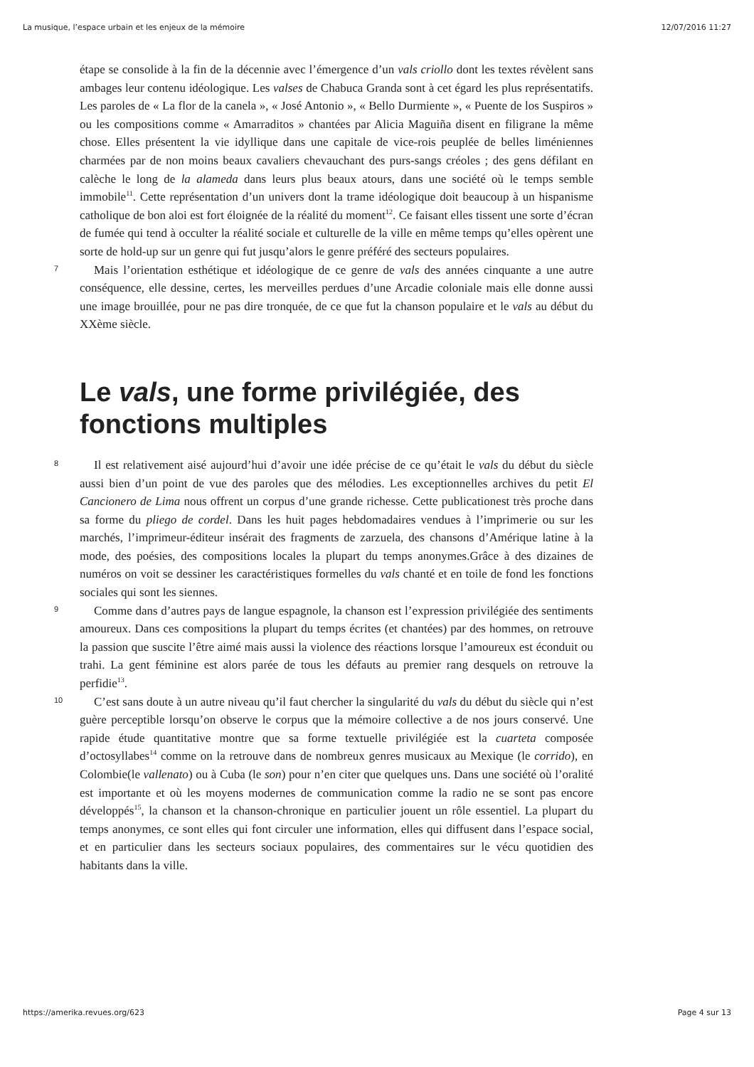La musique, l’espace urbain et les enjeux de la mémoire 12/07/2016 11:27
étape se consolide à la fin de la décennie avec l’émergence d’un vals criollo dont les textes révèlent sans ambages leur contenu idéologique. Les valses de Chabuca Granda sont à cet égard les plus représentatifs. Les paroles de « La flor de la canela », « José Antonio », « Bello Durmiente », « Puente de los Suspiros » ou les compositions comme « Amarraditos » chantées par Alicia Maguiña disent en filigrane la même chose. Elles présentent la vie idyllique dans une capitale de vice-rois peuplée de belles liméniennes charmées par de non moins beaux cavaliers chevauchant des purs-sangs créoles ; des gens défilant en calèche le long de la alameda dans leurs plus beaux atours, dans une société où le temps semble immobile<sup>11</sup>. Cette représentation d’un univers dont la trame idéologique doit beaucoup à un hispanisme catholique de bon aloi est fort éloignée de la réalité du moment<sup>12</sup>. Ce faisant elles tissent une sorte d’écran de fumée qui tend à occulter la réalité sociale et culturelle de la ville en même temps qu’elles opèrent une sorte de hold-up sur un genre qui fut jusqu’alors le genre préféré des secteurs populaires.
7 Mais l’orientation esthétique et idéologique de ce genre de vals des années cinquante a une autre conséquence, elle dessine, certes, les merveilles perdues d’une Arcadie coloniale mais elle donne aussi une image brouillée, pour ne pas dire tronquée, de ce que fut la chanson populaire et le vals au début du XXème siècle.
Le vals, une forme privilégiée, des fonctions multiples
8 Il est relativement aisé aujourd’hui d’avoir une idée précise de ce qu’était le vals du début du siècle aussi bien d’un point de vue des paroles que des mélodies. Les exceptionnelles archives du petit El Cancionero de Lima nous offrent un corpus d’une grande richesse. Cette publicationest très proche dans sa forme du pliego de cordel. Dans les huit pages hebdomadaires vendues à l’imprimerie ou sur les marchés, l’imprimeur-éditeur insérait des fragments de zarzuela, des chansons d’Amérique latine à la mode, des poésies, des compositions locales la plupart du temps anonymes.Grâce à des dizaines de numéros on voit se dessiner les caractéristiques formelles du vals chanté et en toile de fond les fonctions sociales qui sont les siennes.
9 Comme dans d’autres pays de langue espagnole, la chanson est l’expression privilégiée des sentiments amoureux. Dans ces compositions la plupart du temps écrites (et chantées) par des hommes, on retrouve la passion que suscite l’être aimé mais aussi la violence des réactions lorsque l’amoureux est éconduit ou trahi. La gent féminine est alors parée de tous les défauts au premier rang desquels on retrouve la perfidie<sup>13</sup>.
10 C’est sans doute à un autre niveau qu’il faut chercher la singularité du vals du début du siècle qui n’est guère perceptible lorsqu’on observe le corpus que la mémoire collective a de nos jours conservé. Une rapide étude quantitative montre que sa forme textuelle privilégiée est la cuarteta composée d’octosyllabes<sup>14</sup> comme on la retrouve dans de nombreux genres musicaux au Mexique (le corrido), en Colombie(le vallenato) ou à Cuba (le son) pour n’en citer que quelques uns. Dans une société où l’oralité est importante et où les moyens modernes de communication comme la radio ne se sont pas encore développés<sup>15</sup>, la chanson et la chanson-chronique en particulier jouent un rôle essentiel. La plupart du temps anonymes, ce sont elles qui font circuler une information, elles qui diffusent dans l’espace social, et en particulier dans les secteurs sociaux populaires, des commentaires sur le vécu quotidien des habitants dans la ville.
https://amerika.revues.org/623 Page 4 sur 13